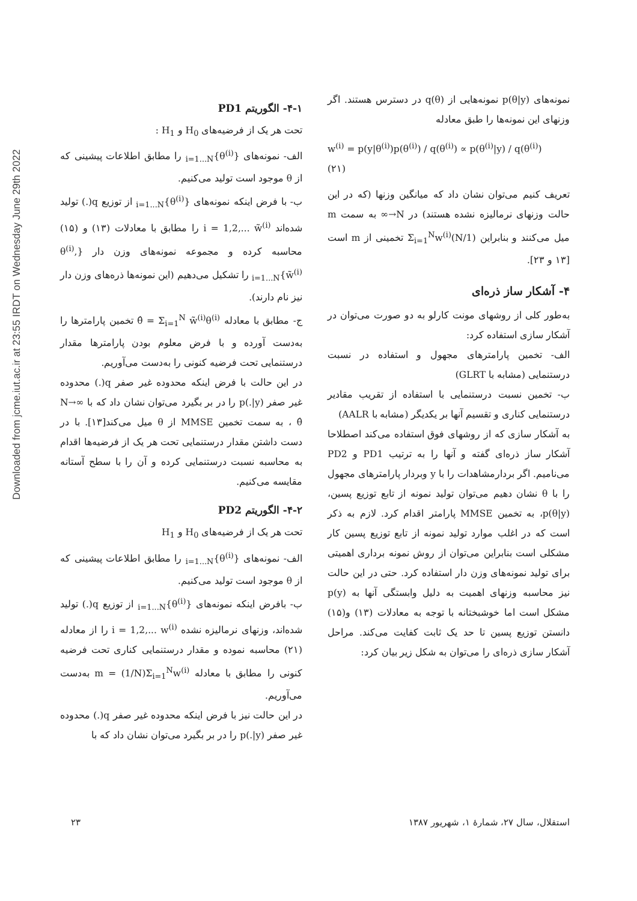Downloaded from jcme.iut.ac.ir at 23:55 IRDT on Wednesday June 29th 2022
نمونه‌های p(θ|y) نمونه‌هایی از q(θ) در دسترس هستند. اگر وزنهای این نمونه‌ها را طبق معادله
w<sup>(i)</sup> = p(y|θ<sup>(i)</sup>)p(θ<sup>(i)</sup>) / q(θ<sup>(i)</sup>) ∝ p(θ<sup>(i)</sup>|y) / q(θ<sup>(i)</sup>) (۲۱)
تعریف کنیم می‌توان نشان داد که میانگین وزنها (که در این حالت وزنهای نرمالیزه نشده هستند) در N→∞ به سمت m میل می‌کنند و بنابراین (1/N)Σ<sub>i=1</sub><sup>N</sup>w<sup>(i)</sup> تخمینی از m است [۱۳ و ۲۳].
۴- آشکار ساز ذره‌ای
به‌طور کلی از روشهای مونت کارلو به دو صورت می‌توان در آشکار سازی استفاده کرد:
الف- تخمین پارامترهای مجهول و استفاده در نسبت درستنمایی (مشابه با GLRT)
ب- تخمین نسبت درستنمایی با استفاده از تقریب مقادیر درستنمایی کناری و تقسیم آنها بر یکدیگر (مشابه با AALR)
به آشکار سازی که از روشهای فوق استفاده می‌کند اصطلاحا آشکار ساز ذره‌ای گفته و آنها را به ترتیب PD1 و PD2 می‌نامیم. اگر بردارمشاهدات را با y وبردار پارامترهای مجهول را با θ نشان دهیم می‌توان تولید نمونه از تابع توزیع پسین، p(θ|y)، به تخمین MMSE پارامتر اقدام کرد. لازم به ذکر است که در اغلب موارد تولید نمونه از تابع توزیع پسین کار مشکلی است بنابراین می‌توان از روش نمونه برداری اهمیتی برای تولید نمونه‌های وزن دار استفاده کرد. حتی در این حالت نیز محاسبه وزنهای اهمیت به دلیل وابستگی آنها به p(y) مشکل است اما خوشبختانه با توجه به معادلات (۱۳) و(۱۵) دانستن توزیع پسین تا حد یک ثابت کفایت می‌کند. مراحل آشکار سازی ذره‌ای را می‌توان به شکل زیر بیان کرد:
۴-۱- الگوریتم PD1
تحت هر یک از فرضیه‌های H<sub>0</sub> و H<sub>1</sub> :
الف- نمونه‌های {θ<sup>(i)</sup>}<sub>i=1...N</sub> را مطابق اطلاعات پیشینی که از θ موجود است تولید می‌کنیم.
ب- با فرض اینکه نمونه‌های {θ<sup>(i)</sup>}<sub>i=1...N</sub> از توزیع q(.) تولید شده‌اند i = 1,2,... w̃<sup>(i)</sup> را مطابق با معادلات (۱۳) و (۱۵) محاسبه کرده و مجموعه نمونه‌های وزن دار {θ<sup>(i)</sup>, w̃<sup>(i)</sup>}<sub>i=1...N</sub> را تشکیل می‌دهیم (این نمونه‌ها ذره‌های وزن دار نیز نام دارند).
ج- مطابق با معادله θ̂ = Σ<sub>i=1</sub><sup>N</sup> w̃<sup>(i)</sup>θ<sup>(i)</sup> تخمین پارامترها را به‌دست آورده و با فرض معلوم بودن پارامترها مقدار درستنمایی تحت فرضیه کنونی را به‌دست می‌آوریم.
در این حالت با فرض اینکه محدوده غیر صفر q(.) محدوده غیر صفر p(.|y) را در بر بگیرد می‌توان نشان داد که با N→∞ ، θ̂ به سمت تخمین MMSE از θ میل می‌کند[۱۳]. با در دست داشتن مقدار درستنمایی تحت هر یک از فرضیه‌ها اقدام به محاسبه نسبت درستنمایی کرده و آن را با سطح آستانه مقایسه می‌کنیم.
۴-۲- الگوریتم PD2
تحت هر یک از فرضیه‌های H<sub>0</sub> و H<sub>1</sub>
الف- نمونه‌های {θ<sup>(i)</sup>}<sub>i=1...N</sub> را مطابق اطلاعات پیشینی که از θ موجود است تولید می‌کنیم.
ب- بافرض اینکه نمونه‌های {θ<sup>(i)</sup>}<sub>i=1...N</sub> از توزیع q(.) تولید شده‌اند، وزنهای نرمالیزه نشده i = 1,2,... w<sup>(i)</sup> را از معادله (۲۱) محاسبه نموده و مقدار درستنمایی کناری تحت فرضیه کنونی را مطابق با معادله m = (1/N)Σ<sub>i=1</sub><sup>N</sup>w<sup>(i)</sup> به‌دست می‌آوریم.
در این حالت نیز با فرض اینکه محدوده غیر صفر q(.) محدوده غیر صفر p(.|y) را در بر بگیرد می‌توان نشان داد که با
استقلال، سال ۲۷، شمارهٔ ۱، شهریور ۱۳۸۷ ۲۳